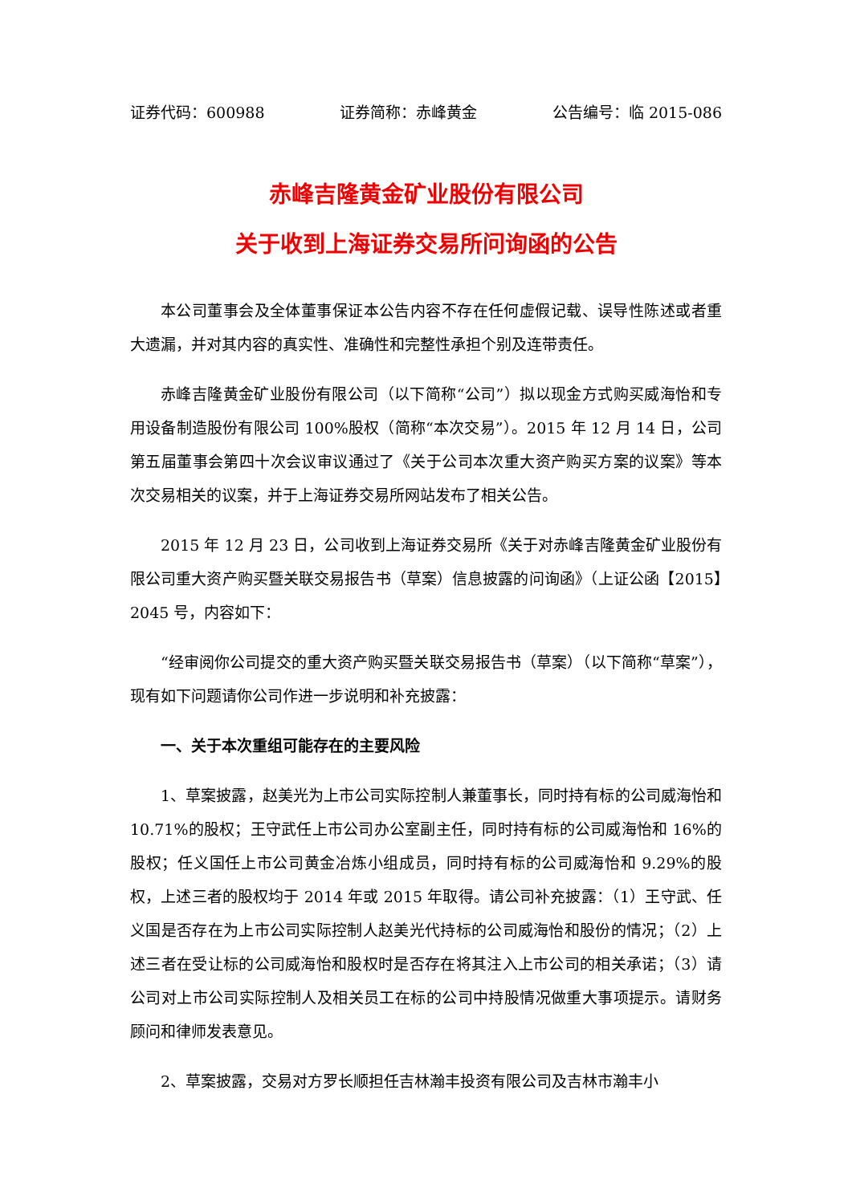证券代码：600988 证券简称：赤峰黄金 公告编号：临 2015-086
赤峰吉隆黄金矿业股份有限公司
关于收到上海证券交易所问询函的公告
本公司董事会及全体董事保证本公告内容不存在任何虚假记载、误导性陈述或者重大遗漏，并对其内容的真实性、准确性和完整性承担个别及连带责任。
赤峰吉隆黄金矿业股份有限公司（以下简称“公司”）拟以现金方式购买威海怡和专用设备制造股份有限公司 100%股权（简称“本次交易”）。2015 年 12 月 14 日，公司第五届董事会第四十次会议审议通过了《关于公司本次重大资产购买方案的议案》等本次交易相关的议案，并于上海证券交易所网站发布了相关公告。
2015 年 12 月 23 日，公司收到上海证券交易所《关于对赤峰吉隆黄金矿业股份有限公司重大资产购买暨关联交易报告书（草案）信息披露的问询函》（上证公函【2015】2045 号，内容如下：
“经审阅你公司提交的重大资产购买暨关联交易报告书（草案）（以下简称“草案”），现有如下问题请你公司作进一步说明和补充披露：
一、关于本次重组可能存在的主要风险
1、草案披露，赵美光为上市公司实际控制人兼董事长，同时持有标的公司威海怡和 10.71%的股权；王守武任上市公司办公室副主任，同时持有标的公司威海怡和 16%的股权；任义国任上市公司黄金冶炼小组成员，同时持有标的公司威海怡和 9.29%的股权，上述三者的股权均于 2014 年或 2015 年取得。请公司补充披露：（1）王守武、任义国是否存在为上市公司实际控制人赵美光代持标的公司威海怡和股份的情况；（2）上述三者在受让标的公司威海怡和股权时是否存在将其注入上市公司的相关承诺；（3）请公司对上市公司实际控制人及相关员工在标的公司中持股情况做重大事项提示。请财务顾问和律师发表意见。
2、草案披露，交易对方罗长顺担任吉林瀚丰投资有限公司及吉林市瀚丰小